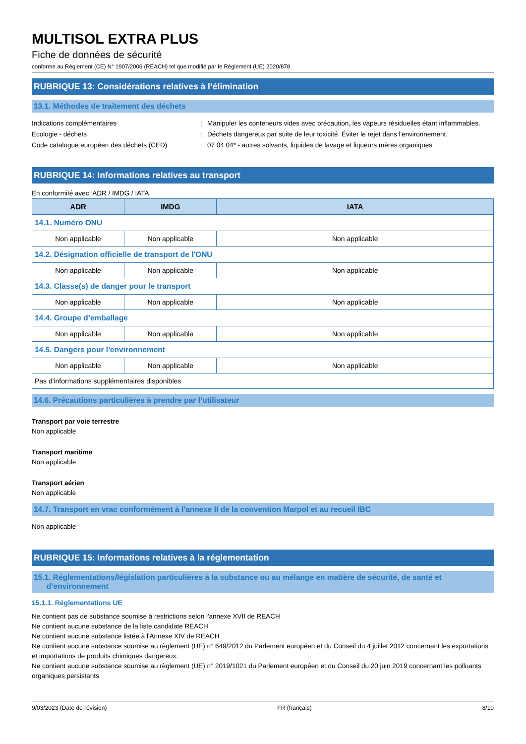MULTISOL EXTRA PLUS
Fiche de données de sécurité
conforme au Règlement (CE) N° 1907/2006 (REACH) tel que modifié par le Règlement (UE) 2020/878
RUBRIQUE 13: Considérations relatives à l’élimination
13.1. Méthodes de traitement des déchets
Indications complémentaires : Manipuler les conteneurs vides avec précaution, les vapeurs résiduelles étant inflammables.
Ecologie - déchets : Déchets dangereux par suite de leur toxicité. Éviter le rejet dans l'environnement.
Code catalogue européen des déchets (CED) : 07 04 04* - autres solvants, liquides de lavage et liqueurs mères organiques
RUBRIQUE 14: Informations relatives au transport
En conformité avec: ADR / IMDG / IATA
| ADR | IMDG | IATA |
| --- | --- | --- |
| 14.1. Numéro ONU | | |
| Non applicable | Non applicable | Non applicable |
| 14.2. Désignation officielle de transport de l'ONU | | |
| Non applicable | Non applicable | Non applicable |
| 14.3. Classe(s) de danger pour le transport | | |
| Non applicable | Non applicable | Non applicable |
| 14.4. Groupe d’emballage | | |
| Non applicable | Non applicable | Non applicable |
| 14.5. Dangers pour l'environnement | | |
| Non applicable | Non applicable | Non applicable |
| Pas d'informations supplémentaires disponibles | | |
14.6. Précautions particulières à prendre par l’utilisateur
Transport par voie terrestre
Non applicable
Transport maritime
Non applicable
Transport aérien
Non applicable
14.7. Transport en vrac conformément à l'annexe II de la convention Marpol et au recueil IBC
Non applicable
RUBRIQUE 15: Informations relatives à la réglementation
15.1. Réglementations/législation particulières à la substance ou au mélange en matière de sécurité, de santé et
d’environnement
15.1.1. Réglementations UE
Ne contient pas de substance soumise à restrictions selon l'annexe XVII de REACH
Ne contient aucune substance de la liste candidate REACH
Ne contient aucune substance listée à l'Annexe XIV de REACH
Ne contient aucune substance soumise au règlement (UE) n° 649/2012 du Parlement européen et du Conseil du 4 juillet 2012 concernant les exportations et importations de produits chimiques dangereux.
Ne contient aucune substance soumise au règlement (UE) n° 2019/1021 du Parlement européen et du Conseil du 20 juin 2019 concernant les polluants organiques persistants
9/03/2023 (Date de révision) FR (français) 8/10